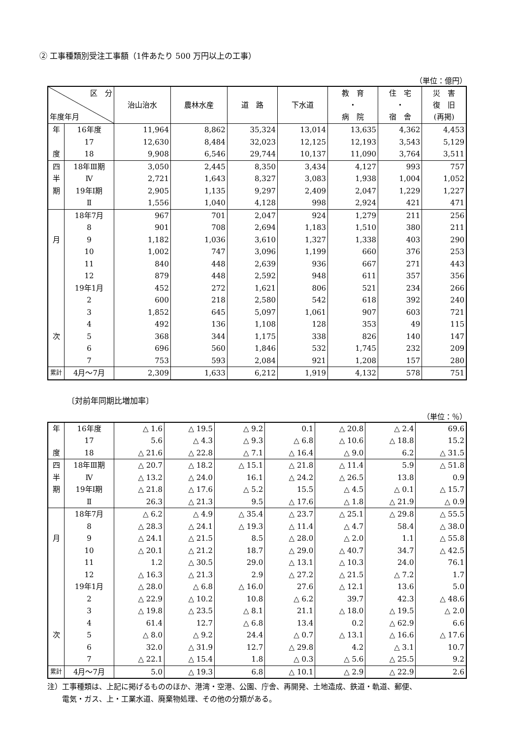② 工事種類別受注工事額（1件あたり 500 万円以上の工事）
（単位：億円）
| 区 分 年度年月 | | 治山治水 | 農林水産 | 道 路 | 下水道 | 教 育 ・ 病 院 | 住 宅 ・ 宿 舎 | 災 害 復 旧 (再掲) |
| --- | --- | --- | --- | --- | --- | --- | --- | --- |
| 年 | 16年度 | 11,964 | 8,862 | 35,324 | 13,014 | 13,635 | 4,362 | 4,453 |
| | 17 | 12,630 | 8,484 | 32,023 | 12,125 | 12,193 | 3,543 | 5,129 |
| 度 | 18 | 9,908 | 6,546 | 29,744 | 10,137 | 11,090 | 3,764 | 3,511 |
| 四 | 18年Ⅲ期 | 3,050 | 2,445 | 8,350 | 3,434 | 4,127 | 993 | 757 |
| 半 | Ⅳ | 2,721 | 1,643 | 8,327 | 3,083 | 1,938 | 1,004 | 1,052 |
| 期 | 19年Ⅰ期 | 2,905 | 1,135 | 9,297 | 2,409 | 2,047 | 1,229 | 1,227 |
| | Ⅱ | 1,556 | 1,040 | 4,128 | 998 | 2,924 | 421 | 471 |
| | 18年7月 | 967 | 701 | 2,047 | 924 | 1,279 | 211 | 256 |
| | 8 | 901 | 708 | 2,694 | 1,183 | 1,510 | 380 | 211 |
| 月 | 9 | 1,182 | 1,036 | 3,610 | 1,327 | 1,338 | 403 | 290 |
| | 10 | 1,002 | 747 | 3,096 | 1,199 | 660 | 376 | 253 |
| | 11 | 840 | 448 | 2,639 | 936 | 667 | 271 | 443 |
| | 12 | 879 | 448 | 2,592 | 948 | 611 | 357 | 356 |
| | 19年1月 | 452 | 272 | 1,621 | 806 | 521 | 234 | 266 |
| | 2 | 600 | 218 | 2,580 | 542 | 618 | 392 | 240 |
| | 3 | 1,852 | 645 | 5,097 | 1,061 | 907 | 603 | 721 |
| | 4 | 492 | 136 | 1,108 | 128 | 353 | 49 | 115 |
| 次 | 5 | 368 | 344 | 1,175 | 338 | 826 | 140 | 147 |
| | 6 | 696 | 560 | 1,846 | 532 | 1,745 | 232 | 209 |
| | 7 | 753 | 593 | 2,084 | 921 | 1,208 | 157 | 280 |
| 累計 | 4月～7月 | 2,309 | 1,633 | 6,212 | 1,919 | 4,132 | 578 | 751 |
〔対前年同期比増加率〕
（単位：％）
| 年 | 16年度 | △ 1.6 | △ 19.5 | △ 9.2 | 0.1 | △ 20.8 | △ 2.4 | 69.6 |
| | 17 | 5.6 | △ 4.3 | △ 9.3 | △ 6.8 | △ 10.6 | △ 18.8 | 15.2 |
| 度 | 18 | △ 21.6 | △ 22.8 | △ 7.1 | △ 16.4 | △ 9.0 | 6.2 | △ 31.5 |
| 四 | 18年Ⅲ期 | △ 20.7 | △ 18.2 | △ 15.1 | △ 21.8 | △ 11.4 | 5.9 | △ 51.8 |
| 半 | Ⅳ | △ 13.2 | △ 24.0 | 16.1 | △ 24.2 | △ 26.5 | 13.8 | 0.9 |
| 期 | 19年Ⅰ期 | △ 21.8 | △ 17.6 | △ 5.2 | 15.5 | △ 4.5 | △ 0.1 | △ 15.7 |
| | Ⅱ | 26.3 | △ 21.3 | 9.5 | △ 17.6 | △ 1.8 | △ 21.9 | △ 0.9 |
| | 18年7月 | △ 6.2 | △ 4.9 | △ 35.4 | △ 23.7 | △ 25.1 | △ 29.8 | △ 55.5 |
| | 8 | △ 28.3 | △ 24.1 | △ 19.3 | △ 11.4 | △ 4.7 | 58.4 | △ 38.0 |
| 月 | 9 | △ 24.1 | △ 21.5 | 8.5 | △ 28.0 | △ 2.0 | 1.1 | △ 55.8 |
| | 10 | △ 20.1 | △ 21.2 | 18.7 | △ 29.0 | △ 40.7 | 34.7 | △ 42.5 |
| | 11 | 1.2 | △ 30.5 | 29.0 | △ 13.1 | △ 10.3 | 24.0 | 76.1 |
| | 12 | △ 16.3 | △ 21.3 | 2.9 | △ 27.2 | △ 21.5 | △ 7.2 | 1.7 |
| | 19年1月 | △ 28.0 | △ 6.8 | △ 16.0 | 27.6 | △ 12.1 | 13.6 | 5.0 |
| | 2 | △ 22.9 | △ 10.2 | 10.8 | △ 6.2 | 39.7 | 42.3 | △ 48.6 |
| | 3 | △ 19.8 | △ 23.5 | △ 8.1 | 21.1 | △ 18.0 | △ 19.5 | △ 2.0 |
| | 4 | 61.4 | 12.7 | △ 6.8 | 13.4 | 0.2 | △ 62.9 | 6.6 |
| 次 | 5 | △ 8.0 | △ 9.2 | 24.4 | △ 0.7 | △ 13.1 | △ 16.6 | △ 17.6 |
| | 6 | 32.0 | △ 31.9 | 12.7 | △ 29.8 | 4.2 | △ 3.1 | 10.7 |
| | 7 | △ 22.1 | △ 15.4 | 1.8 | △ 0.3 | △ 5.6 | △ 25.5 | 9.2 |
| 累計 | 4月～7月 | 5.0 | △ 19.3 | 6.8 | △ 10.1 | △ 2.9 | △ 22.9 | 2.6 |
注）工事種類は、上記に掲げるもののほか、港湾・空港、公園、庁舎、再開発、土地造成、鉄道・軌道、郵便、
　　電気・ガス、上・工業水道、廃棄物処理、その他の分類がある。